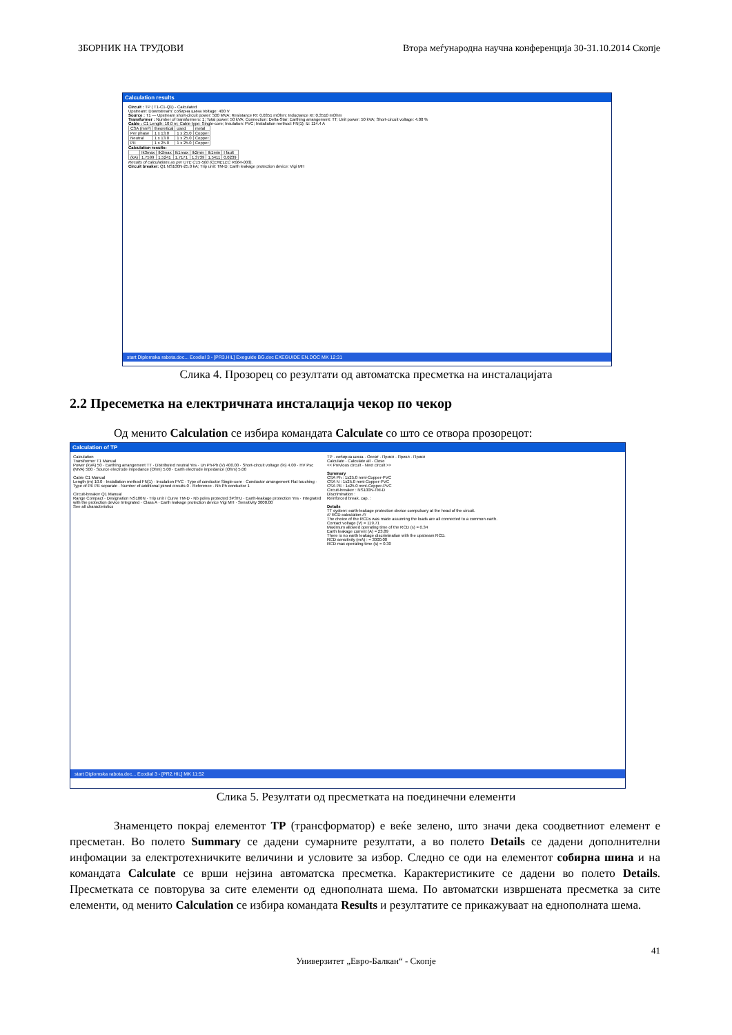ЗБОРНИК НА ТРУДОВИ Втора меѓународна научна конференција 30-31.10.2014 Скопје
Calculation results
Circuit : TP ( T1-C1-Q1) - Calculated
Upstream: Downstream: собирна шина Voltage: 400 V
Source : T1 — Upstream short-circuit power: 500 MVA; Resistance Rt: 0.0351 mOhm; Inductance Xt: 0.3510 mOhm
Transformer : Number of transformers: 1; Total power: 50 kVA; Connection: Delta-Star; Earthing arrangement: TT; Unit power: 50 kVA; Short-circuit voltage: 4.00 %
Cable : C1 Length: 10.0 m; Cable type: Single-core; Insulation: PVC; Installation method: FN(1); Iz: 114.4 A
| CSA (mm²) | theoretical | used | metal |
| Per phase | 1 x 13.0 | 1 x 25.0 | Copper |
| Neutral | 1 x 13.0 | 1 x 25.0 | Copper |
| PE | 1 x 25.0 | 1 x 25.0 | Copper |
Calculation results:
| | Ik3max | Ik2max | Ik1max | Ik2min | Ik1min | I fault |
| (kA) | 1.7599 | 1.5241 | 1.7171 | 1.3739 | 1.5411 | 0.0239 |
Results of calculations as per UTE C15-500 (CENELEC R064-003).
Circuit breaker: Q1 NS100N-25.0 kA; Trip unit: TM-D; Earth leakage protection device: Vigi MH
start Diplomska rabota.doc... Ecodial 3 - [PR3.HIL] Exeguide BG.doc EXEGUIDE EN.DOC MK 12:31
Слика 4. Прозорец со резултати од автоматска пресметка на инсталацијата
2.2 Пресеметка на електричната инсталација чекор по чекор
Од менито Calculation се избира командата Calculate со што се отвора прозорецот:
Calculation of TP
Calculation
Transformer T1 Manual
Power (kVA) 50 · Earthing arrangement TT · Distributed neutral Yes · Un Ph-Ph (V) 400.00 · Short-circuit voltage (%) 4.00 · HV Psc (MVA) 500 · Source electrode impedance (Ohm) 5.00 · Earth electrode impedance (Ohm) 5.00
Cable C1 Manual
Length (m) 10.0 · Installation method FN(1) · Insulation PVC · Type of conductor Single-core · Conductor arrangement Flat touching · Type of PE PE separate · Number of additional joined circuits 0 · Reference · Nb Ph conductor 1
Circuit-breaker Q1 Manual
Range Compact · Designation NS100N · Trip unit / Curve TM-D · Nb poles protected 3P3TU · Earth-leakage protection Yes · Integrated with the protection device Integrated · Class A · Earth leakage protection device Vigi MH · Sensitivity 3000.00
See all characteristics
TP · собирна шина · Осевт · Прикл · Прикл · Прикл
Calculate · Calculate all · Close
<< Previous circuit · Next circuit >>
Summary
CSA Ph : 1x25.0 mml-Copper-PVC
CSA N : 1x25.0 mml-Copper-PVC
CSA PE : 1x25.0 mml-Copper-PVC
Circuit-breaker : NS100N-TM-D
Discrimination :
Reinforced break. cap. :
Details
TT system: earth-leakage protection device compulsory at the head of the circuit.
/// RCD calculation ///
The choice of the RCDs was made assuming the loads are all connected to a common earth.
Contact voltage (V) = 119.71
Maximum allowed operating time of the RCD (s) = 0.34
Earth leakage current (A) = 23.89
There is no earth leakage discrimination with the upstream RCD.
RCD sensitivity (mA) : = 3000.00
RCD max operating time (s) = 0.30
start Diplomska rabota.doc... Ecodial 3 - [PR2.HIL] MK 11:52
Слика 5. Резултати од пресметката на поединечни елементи
Знаменцето покрај елементот TP (трансформатор) е веќе зелено, што значи дека соодветниот елемент е пресметан. Во полето Summary се дадени сумарните резултати, а во полето Details се дадени дополнителни инфомации за електротехничките величини и условите за избор. Следно се оди на елементот собирна шина и на командата Calculate се врши нејзина автоматска пресметка. Карактеристиките се дадени во полето Details. Пресметката се повторува за сите елементи од еднополната шема. По автоматски извршената пресметка за сите елементи, од менито Calculation се избира командата Results и резултатите се прикажуваат на еднополната шема.
41
Универзитет „Евро-Балкан“ - Скопје